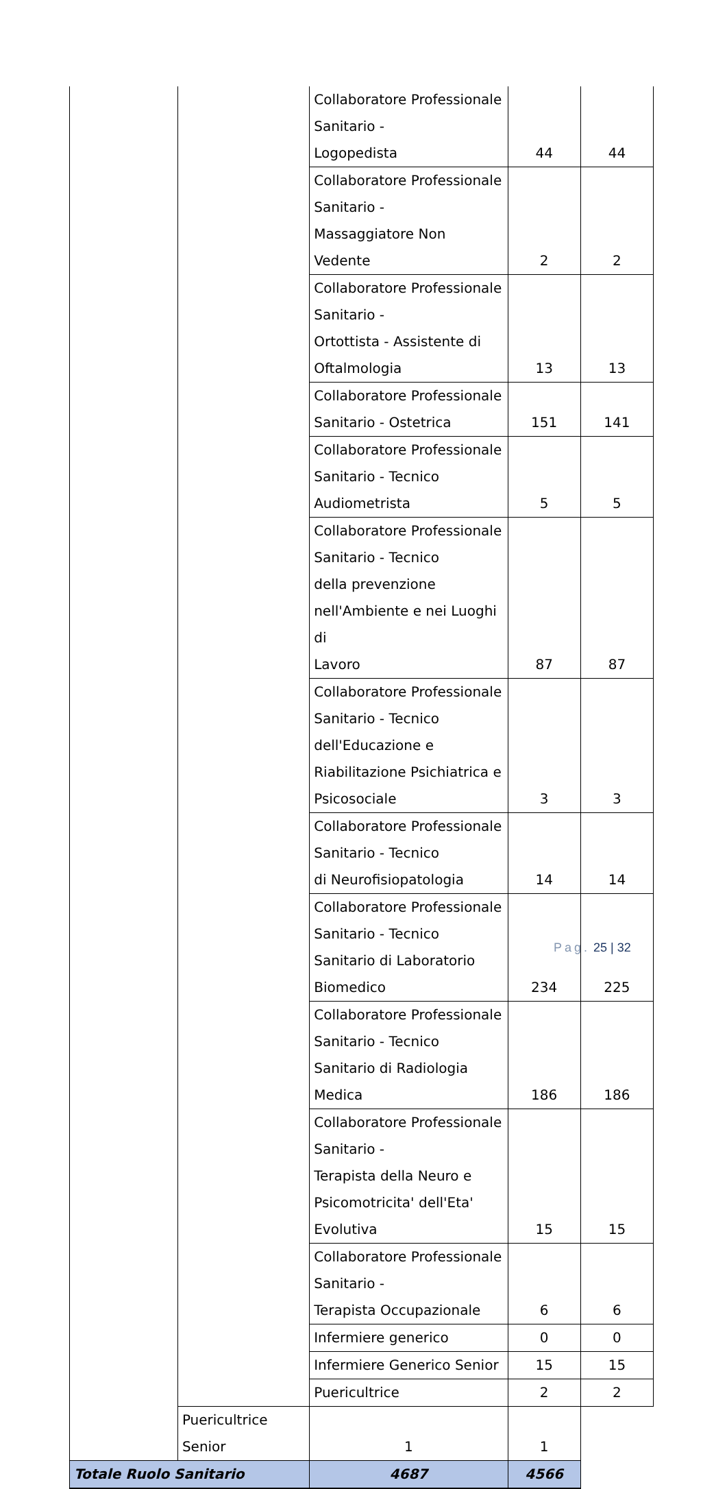| | | Collaboratore Professionale Sanitario - Logopedista | 44 | 44 |
| | | Collaboratore Professionale Sanitario - Massaggiatore Non Vedente | 2 | 2 |
| | | Collaboratore Professionale Sanitario - Ortottista - Assistente di Oftalmologia | 13 | 13 |
| | | Collaboratore Professionale Sanitario - Ostetrica | 151 | 141 |
| | | Collaboratore Professionale Sanitario - Tecnico Audiometrista | 5 | 5 |
| | | Collaboratore Professionale Sanitario - Tecnico della prevenzione nell'Ambiente e nei Luoghi di Lavoro | 87 | 87 |
| | | Collaboratore Professionale Sanitario - Tecnico dell'Educazione e Riabilitazione Psichiatrica e Psicosociale | 3 | 3 |
| | | Collaboratore Professionale Sanitario - Tecnico di Neurofisiopatologia | 14 | 14 |
| | | Collaboratore Professionale Sanitario - Tecnico Sanitario di Laboratorio Biomedico | 234 | 225 |
| | | Collaboratore Professionale Sanitario - Tecnico Sanitario di Radiologia Medica | 186 | 186 |
| | | Collaboratore Professionale Sanitario - Terapista della Neuro e Psicomotricita' dell'Eta' Evolutiva | 15 | 15 |
| | | Collaboratore Professionale Sanitario - Terapista Occupazionale | 6 | 6 |
| | | Infermiere generico | 0 | 0 |
| | | Infermiere Generico Senior | 15 | 15 |
| | | Puericultrice | 2 | 2 |
| | Puericultrice Senior | 1 | 1 | |
| Totale Ruolo Sanitario | | 4687 | 4566 | |
Pag. 25 | 32